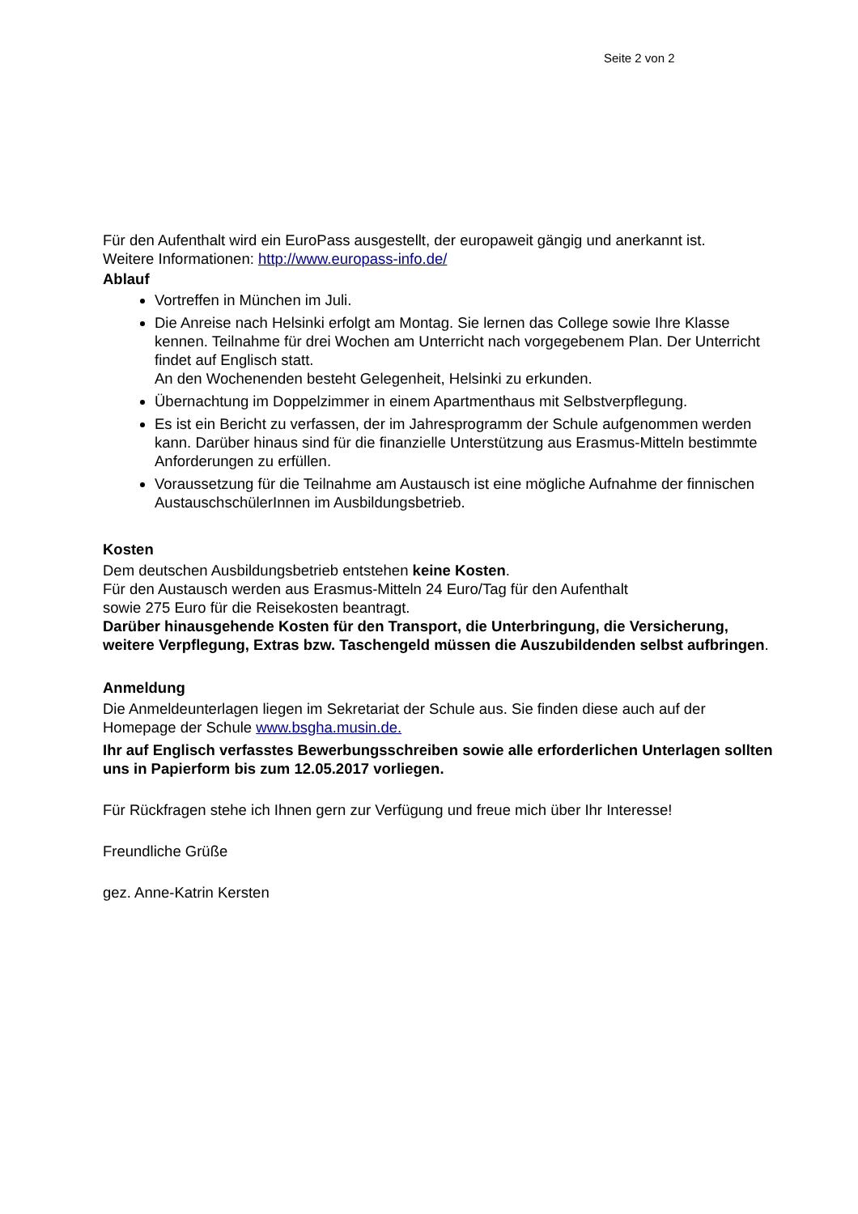Seite 2 von 2
Für den Aufenthalt wird ein EuroPass ausgestellt, der europaweit gängig und anerkannt ist.
Weitere Informationen: http://www.europass-info.de/
Ablauf
Vortreffen in München im Juli.
Die Anreise nach Helsinki erfolgt am Montag. Sie lernen das College sowie Ihre Klasse kennen. Teilnahme für drei Wochen am Unterricht nach vorgegebenem Plan. Der Unterricht findet auf Englisch statt.
An den Wochenenden besteht Gelegenheit, Helsinki zu erkunden.
Übernachtung im Doppelzimmer in einem Apartmenthaus mit Selbstverpflegung.
Es ist ein Bericht zu verfassen, der im Jahresprogramm der Schule aufgenommen werden kann. Darüber hinaus sind für die finanzielle Unterstützung aus Erasmus-Mitteln bestimmte Anforderungen zu erfüllen.
Voraussetzung für die Teilnahme am Austausch ist eine mögliche Aufnahme der finnischen AustauschschülerInnen im Ausbildungsbetrieb.
Kosten
Dem deutschen Ausbildungsbetrieb entstehen keine Kosten.
Für den Austausch werden aus Erasmus-Mitteln 24 Euro/Tag für den Aufenthalt
sowie 275 Euro für die Reisekosten beantragt.
Darüber hinausgehende Kosten für den Transport, die Unterbringung, die Versicherung, weitere Verpflegung, Extras bzw. Taschengeld müssen die Auszubildenden selbst aufbringen.
Anmeldung
Die Anmeldeunterlagen liegen im Sekretariat der Schule aus. Sie finden diese auch auf der Homepage der Schule www.bsgha.musin.de.
Ihr auf Englisch verfasstes Bewerbungsschreiben sowie alle erforderlichen Unterlagen sollten uns in Papierform bis zum 12.05.2017 vorliegen.
Für Rückfragen stehe ich Ihnen gern zur Verfügung und freue mich über Ihr Interesse!
Freundliche Grüße
gez. Anne-Katrin Kersten